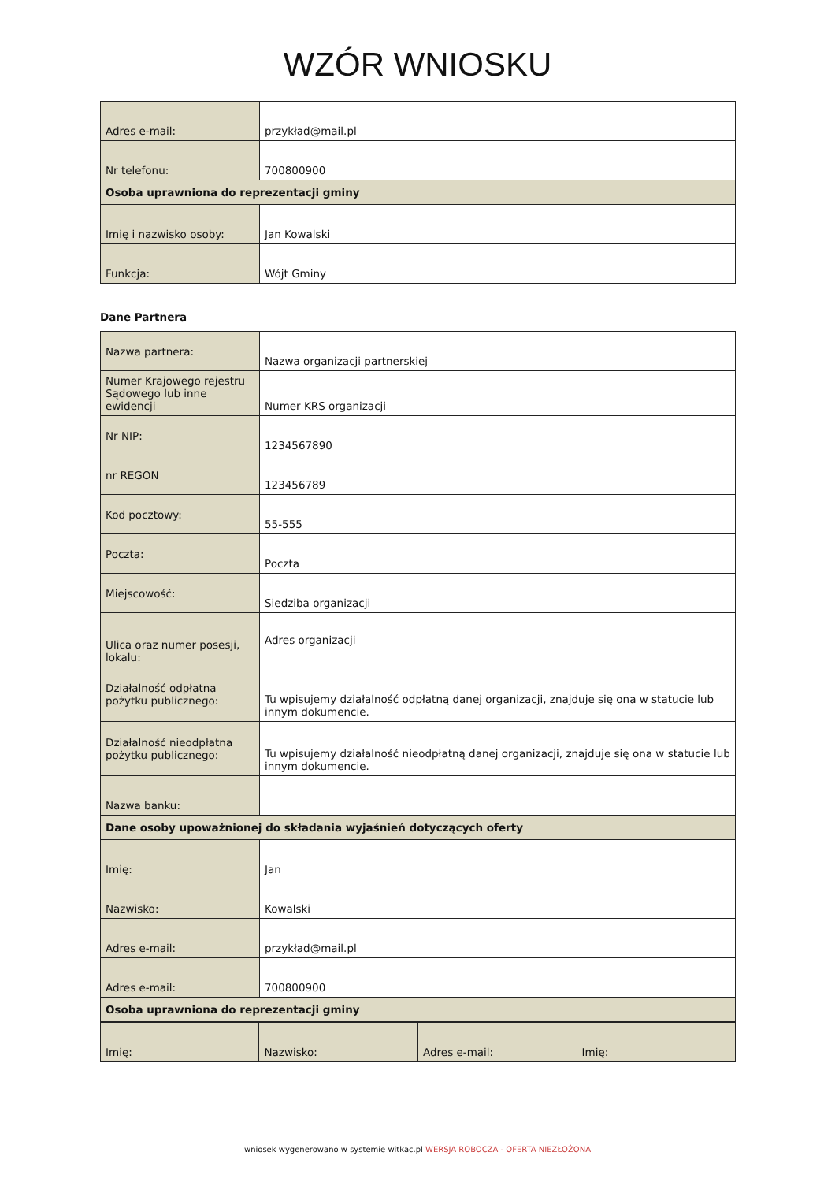WZÓR WNIOSKU
| Adres e-mail: | przykład@mail.pl |
| Nr telefonu: | 700800900 |
| Osoba uprawniona do reprezentacji gminy | |
| Imię i nazwisko osoby: | Jan Kowalski |
| Funkcja: | Wójt Gminy |
Dane Partnera
| Nazwa partnera: | Nazwa organizacji partnerskiej |
| Numer Krajowego rejestru Sądowego lub inne ewidencji | Numer KRS organizacji |
| Nr NIP: | 1234567890 |
| nr REGON | 123456789 |
| Kod pocztowy: | 55-555 |
| Poczta: | Poczta |
| Miejscowość: | Siedziba organizacji |
| Ulica oraz numer posesji, lokalu: | Adres organizacji |
| Działalność odpłatna pożytku publicznego: | Tu wpisujemy działalność odpłatną danej organizacji, znajduje się ona w statucie lub innym dokumencie. |
| Działalność nieodpłatna pożytku publicznego: | Tu wpisujemy działalność nieodpłatną danej organizacji, znajduje się ona w statucie lub innym dokumencie. |
| Nazwa banku: | |
| Dane osoby upoważnionej do składania wyjaśnień dotyczących oferty | |
| Imię: | Jan |
| Nazwisko: | Kowalski |
| Adres e-mail: | przykład@mail.pl |
| Adres e-mail: | 700800900 |
| Osoba uprawniona do reprezentacji gminy | |
| Imię: | Nazwisko: | Adres e-mail: | Imię: |
wniosek wygenerowano w systemie witkac.pl WERSJA ROBOCZA - OFERTA NIEZŁOŻONA